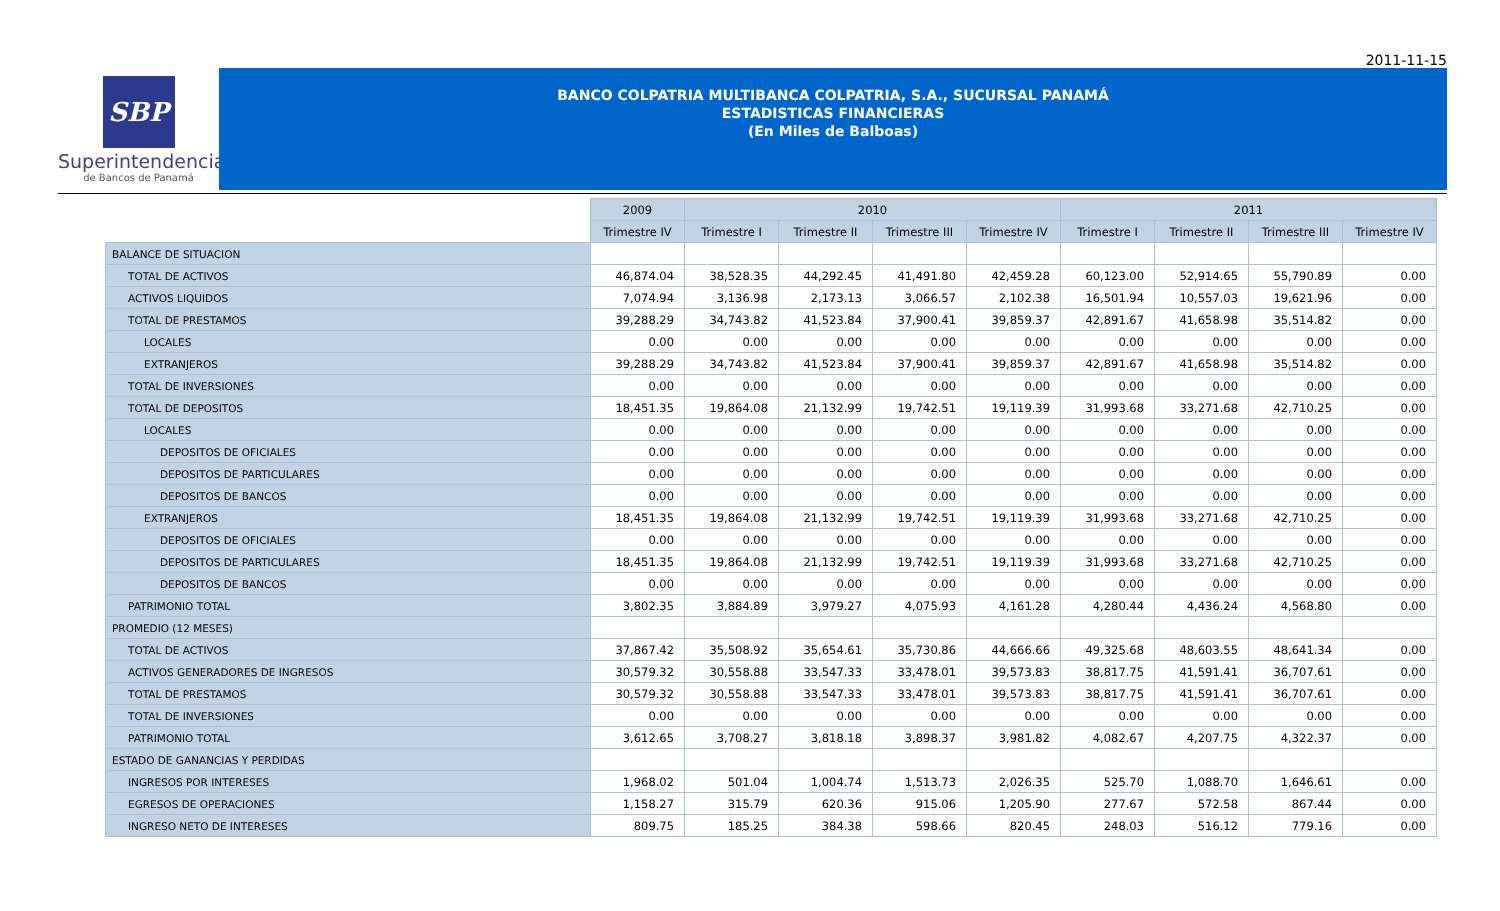2011-11-15
SBP
Superintendencia
de Bancos de Panamá
BANCO COLPATRIA MULTIBANCA COLPATRIA, S.A., SUCURSAL PANAMÁ
ESTADISTICAS FINANCIERAS
(En Miles de Balboas)
| | 2009 | 2010 | | | | 2011 | | | |
| | Trimestre IV | Trimestre I | Trimestre II | Trimestre III | Trimestre IV | Trimestre I | Trimestre II | Trimestre III | Trimestre IV |
| BALANCE DE SITUACION | | | | | | | | | |
| TOTAL DE ACTIVOS | 46,874.04 | 38,528.35 | 44,292.45 | 41,491.80 | 42,459.28 | 60,123.00 | 52,914.65 | 55,790.89 | 0.00 |
| ACTIVOS LIQUIDOS | 7,074.94 | 3,136.98 | 2,173.13 | 3,066.57 | 2,102.38 | 16,501.94 | 10,557.03 | 19,621.96 | 0.00 |
| TOTAL DE PRESTAMOS | 39,288.29 | 34,743.82 | 41,523.84 | 37,900.41 | 39,859.37 | 42,891.67 | 41,658.98 | 35,514.82 | 0.00 |
| LOCALES | 0.00 | 0.00 | 0.00 | 0.00 | 0.00 | 0.00 | 0.00 | 0.00 | 0.00 |
| EXTRANJEROS | 39,288.29 | 34,743.82 | 41,523.84 | 37,900.41 | 39,859.37 | 42,891.67 | 41,658.98 | 35,514.82 | 0.00 |
| TOTAL DE INVERSIONES | 0.00 | 0.00 | 0.00 | 0.00 | 0.00 | 0.00 | 0.00 | 0.00 | 0.00 |
| TOTAL DE DEPOSITOS | 18,451.35 | 19,864.08 | 21,132.99 | 19,742.51 | 19,119.39 | 31,993.68 | 33,271.68 | 42,710.25 | 0.00 |
| LOCALES | 0.00 | 0.00 | 0.00 | 0.00 | 0.00 | 0.00 | 0.00 | 0.00 | 0.00 |
| DEPOSITOS DE OFICIALES | 0.00 | 0.00 | 0.00 | 0.00 | 0.00 | 0.00 | 0.00 | 0.00 | 0.00 |
| DEPOSITOS DE PARTICULARES | 0.00 | 0.00 | 0.00 | 0.00 | 0.00 | 0.00 | 0.00 | 0.00 | 0.00 |
| DEPOSITOS DE BANCOS | 0.00 | 0.00 | 0.00 | 0.00 | 0.00 | 0.00 | 0.00 | 0.00 | 0.00 |
| EXTRANJEROS | 18,451.35 | 19,864.08 | 21,132.99 | 19,742.51 | 19,119.39 | 31,993.68 | 33,271.68 | 42,710.25 | 0.00 |
| DEPOSITOS DE OFICIALES | 0.00 | 0.00 | 0.00 | 0.00 | 0.00 | 0.00 | 0.00 | 0.00 | 0.00 |
| DEPOSITOS DE PARTICULARES | 18,451.35 | 19,864.08 | 21,132.99 | 19,742.51 | 19,119.39 | 31,993.68 | 33,271.68 | 42,710.25 | 0.00 |
| DEPOSITOS DE BANCOS | 0.00 | 0.00 | 0.00 | 0.00 | 0.00 | 0.00 | 0.00 | 0.00 | 0.00 |
| PATRIMONIO TOTAL | 3,802.35 | 3,884.89 | 3,979.27 | 4,075.93 | 4,161.28 | 4,280.44 | 4,436.24 | 4,568.80 | 0.00 |
| PROMEDIO (12 MESES) | | | | | | | | | |
| TOTAL DE ACTIVOS | 37,867.42 | 35,508.92 | 35,654.61 | 35,730.86 | 44,666.66 | 49,325.68 | 48,603.55 | 48,641.34 | 0.00 |
| ACTIVOS GENERADORES DE INGRESOS | 30,579.32 | 30,558.88 | 33,547.33 | 33,478.01 | 39,573.83 | 38,817.75 | 41,591.41 | 36,707.61 | 0.00 |
| TOTAL DE PRESTAMOS | 30,579.32 | 30,558.88 | 33,547.33 | 33,478.01 | 39,573.83 | 38,817.75 | 41,591.41 | 36,707.61 | 0.00 |
| TOTAL DE INVERSIONES | 0.00 | 0.00 | 0.00 | 0.00 | 0.00 | 0.00 | 0.00 | 0.00 | 0.00 |
| PATRIMONIO TOTAL | 3,612.65 | 3,708.27 | 3,818.18 | 3,898.37 | 3,981.82 | 4,082.67 | 4,207.75 | 4,322.37 | 0.00 |
| ESTADO DE GANANCIAS Y PERDIDAS | | | | | | | | | |
| INGRESOS POR INTERESES | 1,968.02 | 501.04 | 1,004.74 | 1,513.73 | 2,026.35 | 525.70 | 1,088.70 | 1,646.61 | 0.00 |
| EGRESOS DE OPERACIONES | 1,158.27 | 315.79 | 620.36 | 915.06 | 1,205.90 | 277.67 | 572.58 | 867.44 | 0.00 |
| INGRESO NETO DE INTERESES | 809.75 | 185.25 | 384.38 | 598.66 | 820.45 | 248.03 | 516.12 | 779.16 | 0.00 |